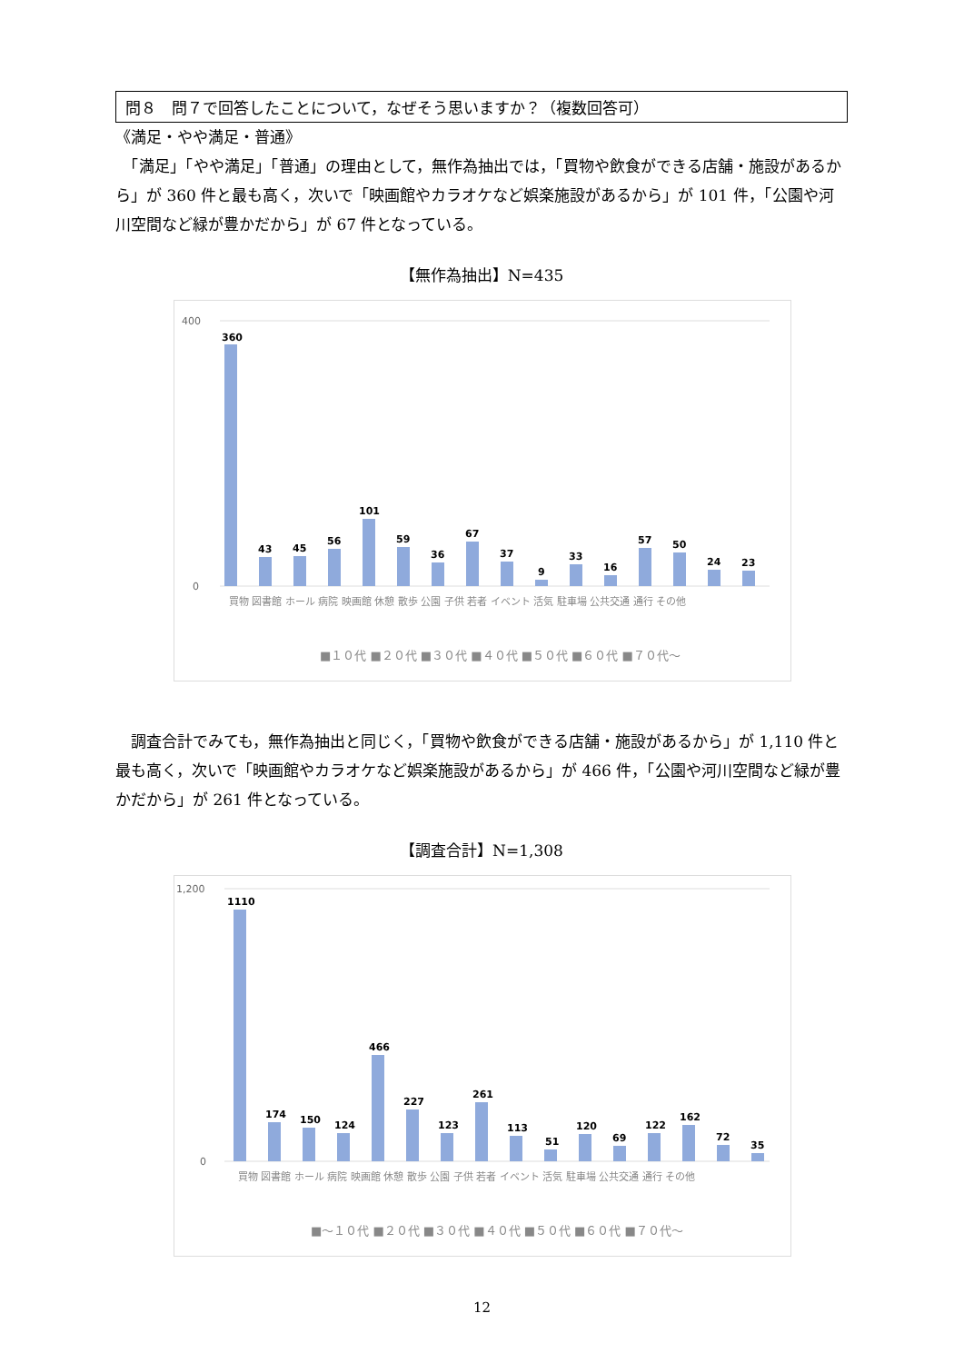問８　問７で回答したことについて，なぜそう思いますか？（複数回答可）
《満足・やや満足・普通》
　「満足」「やや満足」「普通」の理由として，無作為抽出では，「買物や飲食ができる店舗・施設があるから」が 360 件と最も高く，次いで「映画館やカラオケなど娯楽施設があるから」が 101 件，「公園や河川空間など緑が豊かだから」が 67 件となっている。
【無作為抽出】N=435
400
0
360
43
45
56
101
59
36
67
37
9
33
16
57
50
24
23
買物 図書館 ホール 病院 映画館 休憩 散歩 公園 子供 若者 イベント 活気 駐車場 公共交通 通行 その他
■１０代 ■２０代 ■３０代 ■４０代 ■５０代 ■６０代 ■７０代～
　調査合計でみても，無作為抽出と同じく，「買物や飲食ができる店舗・施設があるから」が 1,110 件と最も高く，次いで「映画館やカラオケなど娯楽施設があるから」が 466 件，「公園や河川空間など緑が豊かだから」が 261 件となっている。
【調査合計】N=1,308
1,200
0
1110
174
150
124
466
227
123
261
113
51
120
69
122
162
72
35
買物 図書館 ホール 病院 映画館 休憩 散歩 公園 子供 若者 イベント 活気 駐車場 公共交通 通行 その他
■～１０代 ■２０代 ■３０代 ■４０代 ■５０代 ■６０代 ■７０代～
12